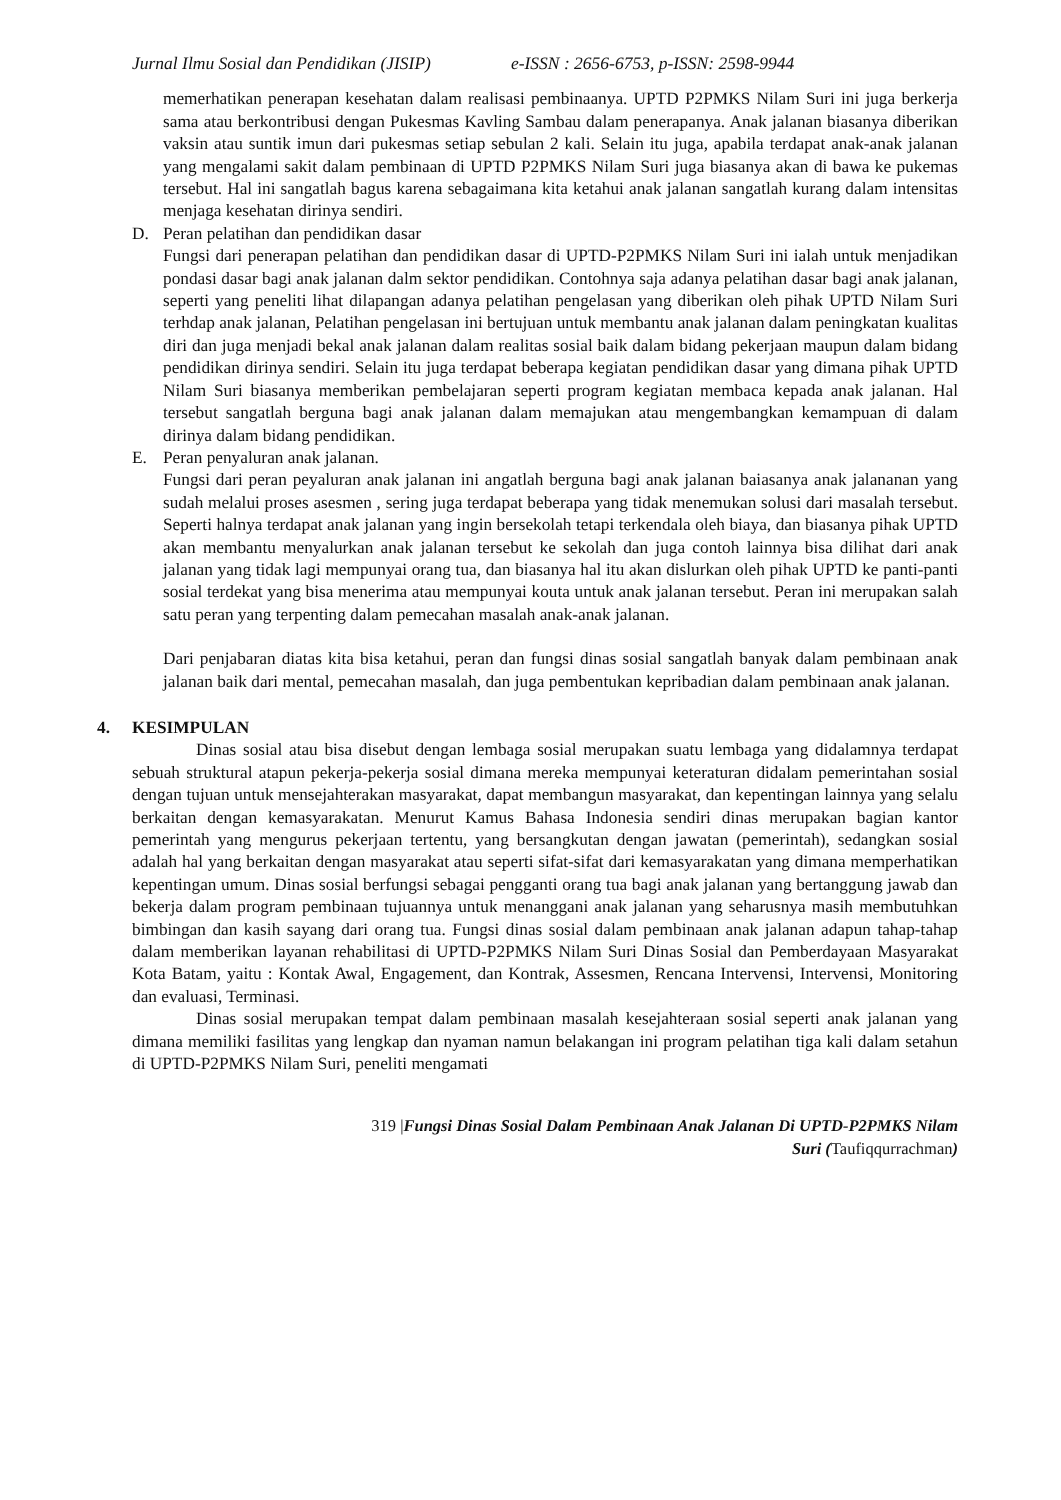Jurnal Ilmu Sosial dan Pendidikan (JISIP) e-ISSN : 2656-6753, p-ISSN: 2598-9944
memerhatikan penerapan kesehatan dalam realisasi pembinaanya. UPTD P2PMKS Nilam Suri ini juga berkerja sama atau berkontribusi dengan Pukesmas Kavling Sambau dalam penerapanya. Anak jalanan biasanya diberikan vaksin atau suntik imun dari pukesmas setiap sebulan 2 kali. Selain itu juga, apabila terdapat anak-anak jalanan yang mengalami sakit dalam pembinaan di UPTD P2PMKS Nilam Suri juga biasanya akan di bawa ke pukemas tersebut. Hal ini sangatlah bagus karena sebagaimana kita ketahui anak jalanan sangatlah kurang dalam intensitas menjaga kesehatan dirinya sendiri.
D. Peran pelatihan dan pendidikan dasar
Fungsi dari penerapan pelatihan dan pendidikan dasar di UPTD-P2PMKS Nilam Suri ini ialah untuk menjadikan pondasi dasar bagi anak jalanan dalm sektor pendidikan. Contohnya saja adanya pelatihan dasar bagi anak jalanan, seperti yang peneliti lihat dilapangan adanya pelatihan pengelasan yang diberikan oleh pihak UPTD Nilam Suri terhdap anak jalanan, Pelatihan pengelasan ini bertujuan untuk membantu anak jalanan dalam peningkatan kualitas diri dan juga menjadi bekal anak jalanan dalam realitas sosial baik dalam bidang pekerjaan maupun dalam bidang pendidikan dirinya sendiri. Selain itu juga terdapat beberapa kegiatan pendidikan dasar yang dimana pihak UPTD Nilam Suri biasanya memberikan pembelajaran seperti program kegiatan membaca kepada anak jalanan. Hal tersebut sangatlah berguna bagi anak jalanan dalam memajukan atau mengembangkan kemampuan di dalam dirinya dalam bidang pendidikan.
E. Peran penyaluran anak jalanan.
Fungsi dari peran peyaluran anak jalanan ini angatlah berguna bagi anak jalanan baiasanya anak jalananan yang sudah melalui proses asesmen , sering juga terdapat beberapa yang tidak menemukan solusi dari masalah tersebut. Seperti halnya terdapat anak jalanan yang ingin bersekolah tetapi terkendala oleh biaya, dan biasanya pihak UPTD akan membantu menyalurkan anak jalanan tersebut ke sekolah dan juga contoh lainnya bisa dilihat dari anak jalanan yang tidak lagi mempunyai orang tua, dan biasanya hal itu akan dislurkan oleh pihak UPTD ke panti-panti sosial terdekat yang bisa menerima atau mempunyai kouta untuk anak jalanan tersebut. Peran ini merupakan salah satu peran yang terpenting dalam pemecahan masalah anak-anak jalanan.
Dari penjabaran diatas kita bisa ketahui, peran dan fungsi dinas sosial sangatlah banyak dalam pembinaan anak jalanan baik dari mental, pemecahan masalah, dan juga pembentukan kepribadian dalam pembinaan anak jalanan.
4. KESIMPULAN
Dinas sosial atau bisa disebut dengan lembaga sosial merupakan suatu lembaga yang didalamnya terdapat sebuah struktural atapun pekerja-pekerja sosial dimana mereka mempunyai keteraturan didalam pemerintahan sosial dengan tujuan untuk mensejahterakan masyarakat, dapat membangun masyarakat, dan kepentingan lainnya yang selalu berkaitan dengan kemasyarakatan. Menurut Kamus Bahasa Indonesia sendiri dinas merupakan bagian kantor pemerintah yang mengurus pekerjaan tertentu, yang bersangkutan dengan jawatan (pemerintah), sedangkan sosial adalah hal yang berkaitan dengan masyarakat atau seperti sifat-sifat dari kemasyarakatan yang dimana memperhatikan kepentingan umum. Dinas sosial berfungsi sebagai pengganti orang tua bagi anak jalanan yang bertanggung jawab dan bekerja dalam program pembinaan tujuannya untuk menanggani anak jalanan yang seharusnya masih membutuhkan bimbingan dan kasih sayang dari orang tua. Fungsi dinas sosial dalam pembinaan anak jalanan adapun tahap-tahap dalam memberikan layanan rehabilitasi di UPTD-P2PMKS Nilam Suri Dinas Sosial dan Pemberdayaan Masyarakat Kota Batam, yaitu : Kontak Awal, Engagement, dan Kontrak, Assesmen, Rencana Intervensi, Intervensi, Monitoring dan evaluasi, Terminasi.
Dinas sosial merupakan tempat dalam pembinaan masalah kesejahteraan sosial seperti anak jalanan yang dimana memiliki fasilitas yang lengkap dan nyaman namun belakangan ini program pelatihan tiga kali dalam setahun di UPTD-P2PMKS Nilam Suri, peneliti mengamati
319 |Fungsi Dinas Sosial Dalam Pembinaan Anak Jalanan Di UPTD-P2PMKS Nilam
Suri (Taufiqqurrachman)